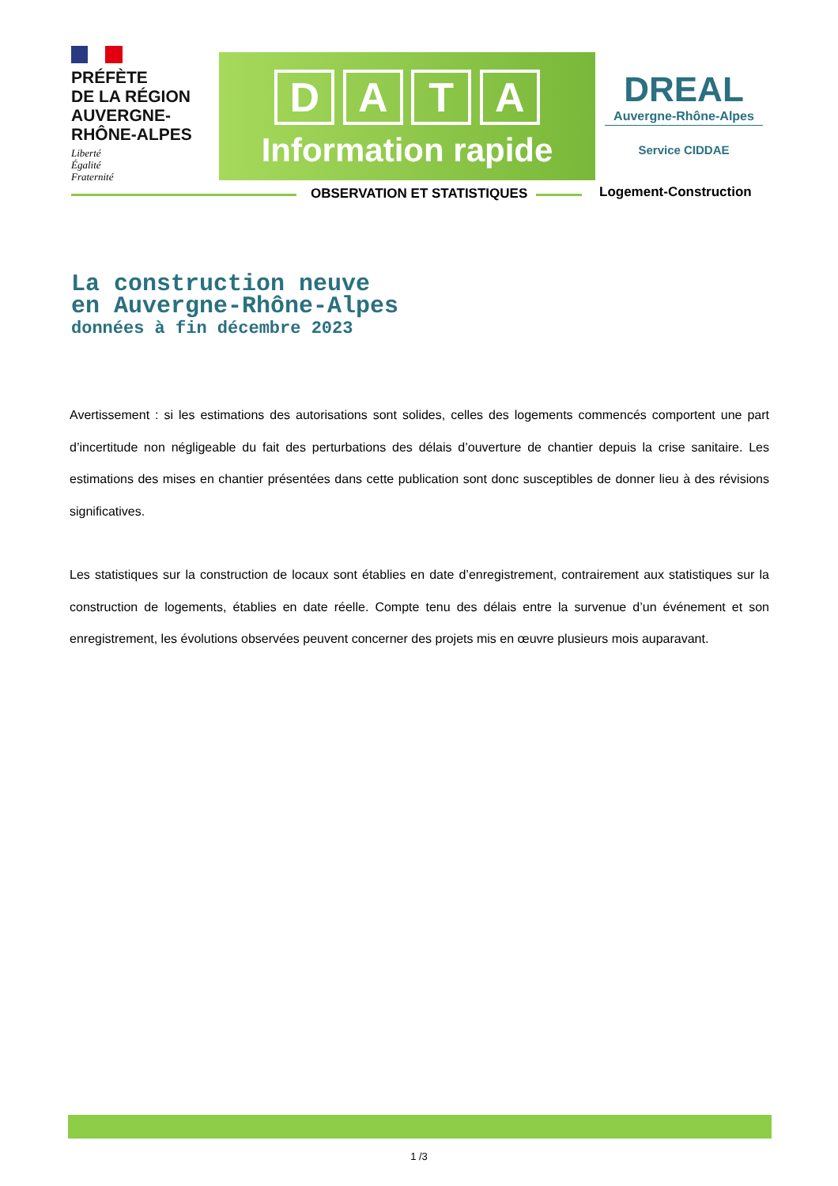PRÉFÈTE
DE LA RÉGION
AUVERGNE-
RHÔNE-ALPES
Liberté
Égalité
Fraternité
D A T A
Information rapide
DREAL
Auvergne-Rhône-Alpes
Service CIDDAE
OBSERVATION ET STATISTIQUES Logement-Construction
La construction neuve
en Auvergne-Rhône-Alpes
données à fin décembre 2023
Avertissement : si les estimations des autorisations sont solides, celles des logements commencés comportent une part d’incertitude non négligeable du fait des perturbations des délais d’ouverture de chantier depuis la crise sanitaire. Les estimations des mises en chantier présentées dans cette publication sont donc susceptibles de donner lieu à des révisions significatives.
Les statistiques sur la construction de locaux sont établies en date d’enregistrement, contrairement aux statistiques sur la construction de logements, établies en date réelle. Compte tenu des délais entre la survenue d’un événement et son enregistrement, les évolutions observées peuvent concerner des projets mis en œuvre plusieurs mois auparavant.
1 /3